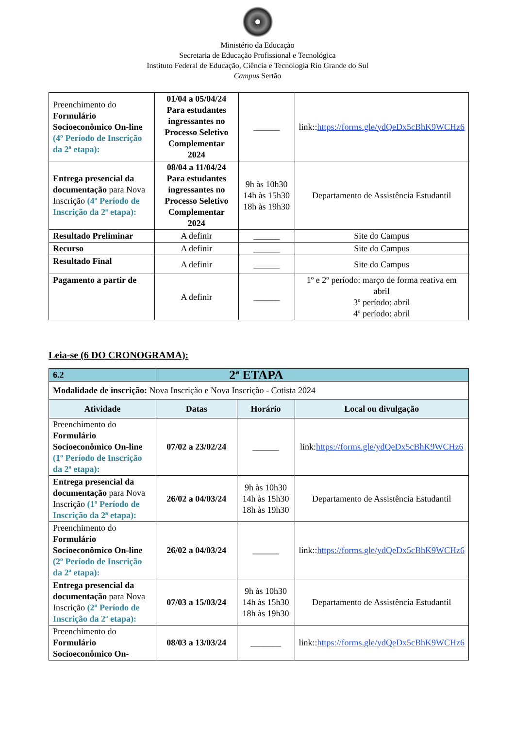Ministério da Educação
Secretaria de Educação Profissional e Tecnológica
Instituto Federal de Educação, Ciência e Tecnologia Rio Grande do Sul
Campus Sertão
| Preenchimento do Formulário Socioeconômico On-line (4º Período de Inscrição da 2ª etapa): | 01/04 a 05/04/24 Para estudantes ingressantes no Processo Seletivo Complementar 2024 | ______ | link:: https://forms.gle/ydQeDx5cBhK9WCHz6 |
| Entrega presencial da documentação para Nova Inscrição (4º Período de Inscrição da 2ª etapa): | 08/04 a 11/04/24 Para estudantes ingressantes no Processo Seletivo Complementar 2024 | 9h às 10h30 14h às 15h30 18h às 19h30 | Departamento de Assistência Estudantil |
| Resultado Preliminar | A definir | ______ | Site do Campus |
| Recurso | A definir | ______ | Site do Campus |
| Resultado Final | A definir | ______ | Site do Campus |
| Pagamento a partir de | A definir | ______ | 1º e 2º período: março de forma reativa em abril 3º período: abril 4º período: abril |
Leia-se (6 DO CRONOGRAMA):
| 6.2 | 2ª ETAPA | | |
| Modalidade de inscrição: Nova Inscrição e Nova Inscrição - Cotista 2024 | | | |
| Atividade | Datas | Horário | Local ou divulgação |
| Preenchimento do Formulário Socioeconômico On-line (1º Período de Inscrição da 2ª etapa): | 07/02 a 23/02/24 | ______ | link: https://forms.gle/ydQeDx5cBhK9WCHz6 |
| Entrega presencial da documentação para Nova Inscrição (1º Período de Inscrição da 2ª etapa): | 26/02 a 04/03/24 | 9h às 10h30 14h às 15h30 18h às 19h30 | Departamento de Assistência Estudantil |
| Preenchimento do Formulário Socioeconômico On-line (2º Período de Inscrição da 2ª etapa): | 26/02 a 04/03/24 | ______ | link:: https://forms.gle/ydQeDx5cBhK9WCHz6 |
| Entrega presencial da documentação para Nova Inscrição (2º Período de Inscrição da 2ª etapa): | 07/03 a 15/03/24 | 9h às 10h30 14h às 15h30 18h às 19h30 | Departamento de Assistência Estudantil |
| Preenchimento do Formulário Socioeconômico On- | 08/03 a 13/03/24 | _______ | link:: https://forms.gle/ydQeDx5cBhK9WCHz6 |